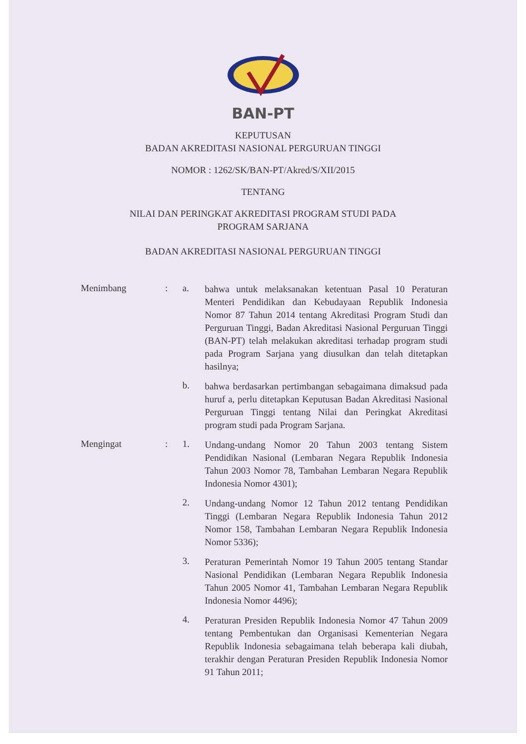BAN-PT
KEPUTUSAN
BADAN AKREDITASI NASIONAL PERGURUAN TINGGI
NOMOR : 1262/SK/BAN-PT/Akred/S/XII/2015
TENTANG
NILAI DAN PERINGKAT AKREDITASI PROGRAM STUDI PADA
PROGRAM SARJANA
BADAN AKREDITASI NASIONAL PERGURUAN TINGGI
Menimbang : a.
bahwa untuk melaksanakan ketentuan Pasal 10 Peraturan Menteri Pendidikan dan Kebudayaan Republik Indonesia Nomor 87 Tahun 2014 tentang Akreditasi Program Studi dan Perguruan Tinggi, Badan Akreditasi Nasional Perguruan Tinggi (BAN-PT) telah melakukan akreditasi terhadap program studi pada Program Sarjana yang diusulkan dan telah ditetapkan hasilnya;
b.
bahwa berdasarkan pertimbangan sebagaimana dimaksud pada huruf a, perlu ditetapkan Keputusan Badan Akreditasi Nasional Perguruan Tinggi tentang Nilai dan Peringkat Akreditasi program studi pada Program Sarjana.
Mengingat : 1.
Undang-undang Nomor 20 Tahun 2003 tentang Sistem Pendidikan Nasional (Lembaran Negara Republik Indonesia Tahun 2003 Nomor 78, Tambahan Lembaran Negara Republik Indonesia Nomor 4301);
2.
Undang-undang Nomor 12 Tahun 2012 tentang Pendidikan Tinggi (Lembaran Negara Republik Indonesia Tahun 2012 Nomor 158, Tambahan Lembaran Negara Republik Indonesia Nomor 5336);
3.
Peraturan Pemerintah Nomor 19 Tahun 2005 tentang Standar Nasional Pendidikan (Lembaran Negara Republik Indonesia Tahun 2005 Nomor 41, Tambahan Lembaran Negara Republik Indonesia Nomor 4496);
4.
Peraturan Presiden Republik Indonesia Nomor 47 Tahun 2009 tentang Pembentukan dan Organisasi Kementerian Negara Republik Indonesia sebagaimana telah beberapa kali diubah, terakhir dengan Peraturan Presiden Republik Indonesia Nomor 91 Tahun 2011;